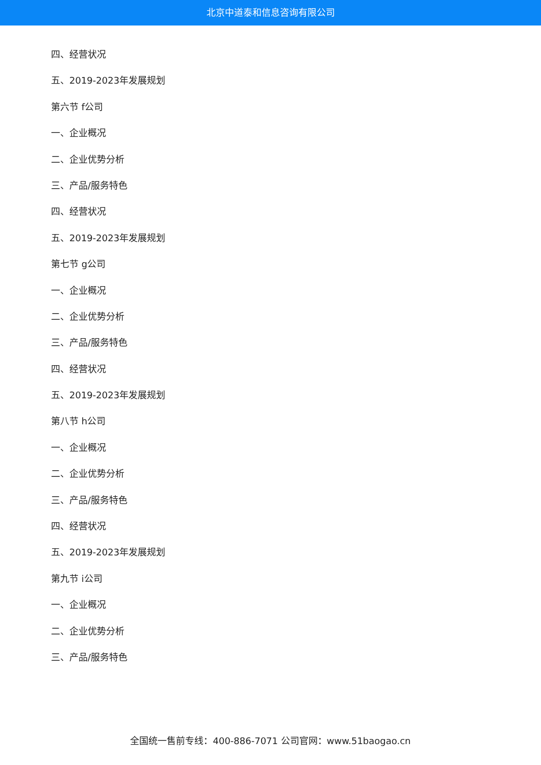北京中道泰和信息咨询有限公司
四、经营状况
五、2019-2023年发展规划
第六节 f公司
一、企业概况
二、企业优势分析
三、产品/服务特色
四、经营状况
五、2019-2023年发展规划
第七节 g公司
一、企业概况
二、企业优势分析
三、产品/服务特色
四、经营状况
五、2019-2023年发展规划
第八节 h公司
一、企业概况
二、企业优势分析
三、产品/服务特色
四、经营状况
五、2019-2023年发展规划
第九节 i公司
一、企业概况
二、企业优势分析
三、产品/服务特色
全国统一售前专线：400-886-7071 公司官网：www.51baogao.cn